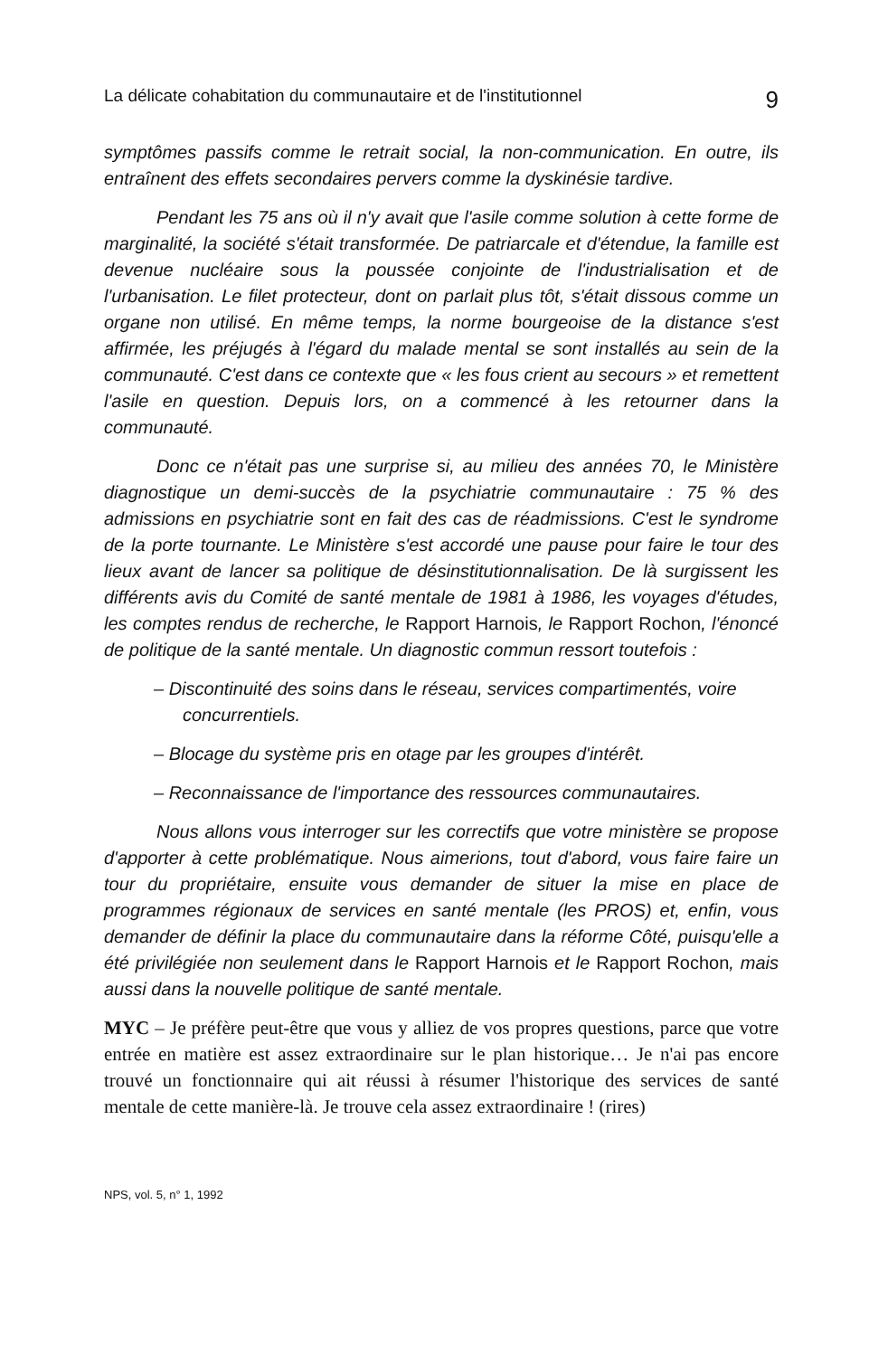La délicate cohabitation du communautaire et de l'institutionnel 9
symptômes passifs comme le retrait social, la non-communication. En outre, ils entraînent des effets secondaires pervers comme la dyskinésie tardive.
Pendant les 75 ans où il n'y avait que l'asile comme solution à cette forme de marginalité, la société s'était transformée. De patriarcale et d'étendue, la famille est devenue nucléaire sous la poussée conjointe de l'industrialisation et de l'urbanisation. Le filet protecteur, dont on parlait plus tôt, s'était dissous comme un organe non utilisé. En même temps, la norme bourgeoise de la distance s'est affirmée, les préjugés à l'égard du malade mental se sont installés au sein de la communauté. C'est dans ce contexte que « les fous crient au secours » et remettent l'asile en question. Depuis lors, on a commencé à les retourner dans la communauté.
Donc ce n'était pas une surprise si, au milieu des années 70, le Ministère diagnostique un demi-succès de la psychiatrie communautaire : 75 % des admissions en psychiatrie sont en fait des cas de réadmissions. C'est le syndrome de la porte tournante. Le Ministère s'est accordé une pause pour faire le tour des lieux avant de lancer sa politique de désinstitutionnalisation. De là surgissent les différents avis du Comité de santé mentale de 1981 à 1986, les voyages d'études, les comptes rendus de recherche, le Rapport Harnois, le Rapport Rochon, l'énoncé de politique de la santé mentale. Un diagnostic commun ressort toutefois :
– Discontinuité des soins dans le réseau, services compartimentés, voire concurrentiels.
– Blocage du système pris en otage par les groupes d'intérêt.
– Reconnaissance de l'importance des ressources communautaires.
Nous allons vous interroger sur les correctifs que votre ministère se propose d'apporter à cette problématique. Nous aimerions, tout d'abord, vous faire faire un tour du propriétaire, ensuite vous demander de situer la mise en place de programmes régionaux de services en santé mentale (les PROS) et, enfin, vous demander de définir la place du communautaire dans la réforme Côté, puisqu'elle a été privilégiée non seulement dans le Rapport Harnois et le Rapport Rochon, mais aussi dans la nouvelle politique de santé mentale.
MYC – Je préfère peut-être que vous y alliez de vos propres questions, parce que votre entrée en matière est assez extraordinaire sur le plan historique… Je n'ai pas encore trouvé un fonctionnaire qui ait réussi à résumer l'historique des services de santé mentale de cette manière-là. Je trouve cela assez extraordinaire ! (rires)
NPS, vol. 5, n° 1, 1992